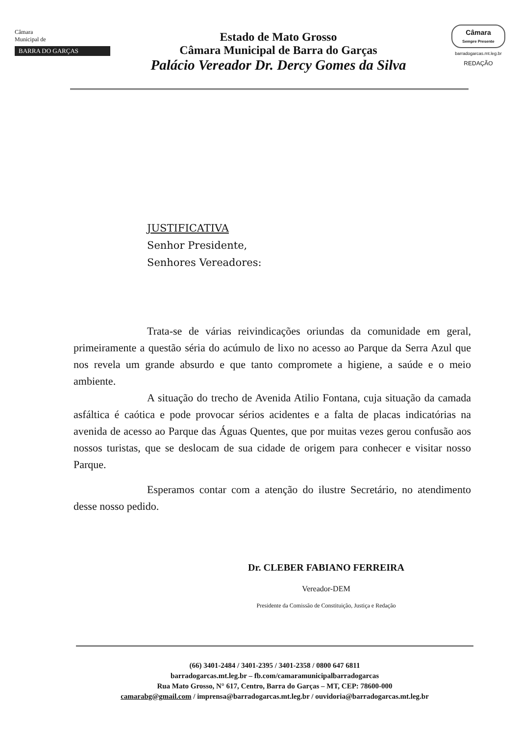Câmara
Municipal de
BARRA DO GARÇAS
Estado de Mato Grosso
Câmara Municipal de Barra do Garças
Palácio Vereador Dr. Dercy Gomes da Silva
Câmara
Sempre Presente
barradogarcas.mt.leg.br
REDAÇÃO
JUSTIFICATIVA
Senhor Presidente,
Senhores Vereadores:
Trata-se de várias reivindicações oriundas da comunidade em geral, primeiramente a questão séria do acúmulo de lixo no acesso ao Parque da Serra Azul que nos revela um grande absurdo e que tanto compromete a higiene, a saúde e o meio ambiente.
A situação do trecho de Avenida Atilio Fontana, cuja situação da camada asfáltica é caótica e pode provocar sérios acidentes e a falta de placas indicatórias na avenida de acesso ao Parque das Águas Quentes, que por muitas vezes gerou confusão aos nossos turistas, que se deslocam de sua cidade de origem para conhecer e visitar nosso Parque.
Esperamos contar com a atenção do ilustre Secretário, no atendimento desse nosso pedido.
Dr. CLEBER FABIANO FERREIRA
Vereador-DEM
Presidente da Comissão de Constituição, Justiça e Redação
(66) 3401-2484 / 3401-2395 / 3401-2358 / 0800 647 6811
barradogarcas.mt.leg.br – fb.com/camaramunicipalbarradogarcas
Rua Mato Grosso, N° 617, Centro, Barra do Garças – MT, CEP: 78600-000
camarabg@gmail.com / imprensa@barradogarcas.mt.leg.br / ouvidoria@barradogarcas.mt.leg.br